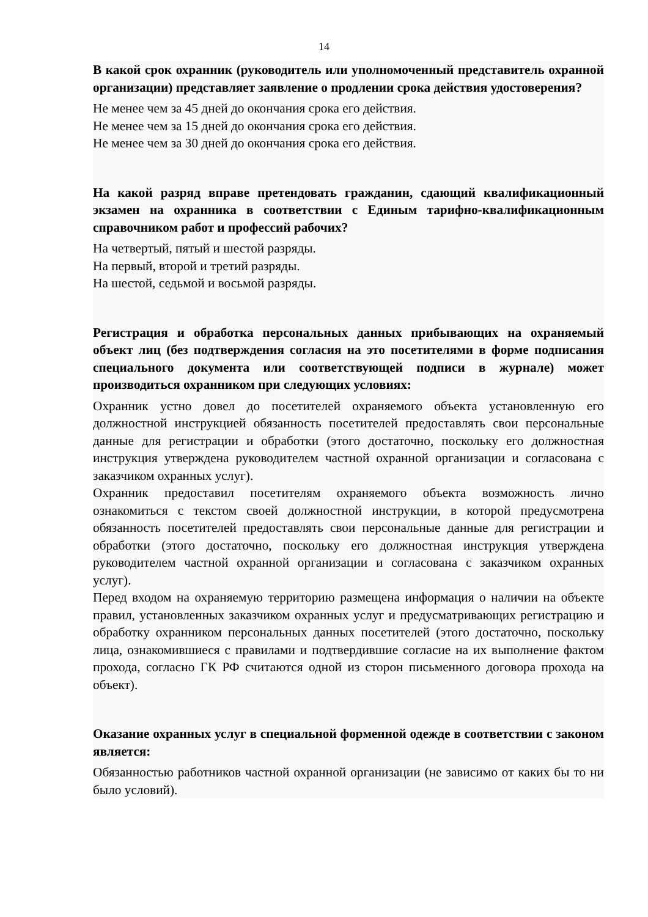14
В какой срок охранник (руководитель или уполномоченный представитель охранной организации) представляет заявление о продлении срока действия удостоверения?
Не менее чем за 45 дней до окончания срока его действия.
Не менее чем за 15 дней до окончания срока его действия.
Не менее чем за 30 дней до окончания срока его действия.
На какой разряд вправе претендовать гражданин, сдающий квалификационный экзамен на охранника в соответствии с Единым тарифно-квалификационным справочником работ и профессий рабочих?
На четвертый, пятый и шестой разряды.
На первый, второй и третий разряды.
На шестой, седьмой и восьмой разряды.
Регистрация и обработка персональных данных прибывающих на охраняемый объект лиц (без подтверждения согласия на это посетителями в форме подписания специального документа или соответствующей подписи в журнале) может производиться охранником при следующих условиях:
Охранник устно довел до посетителей охраняемого объекта установленную его должностной инструкцией обязанность посетителей предоставлять свои персональные данные для регистрации и обработки (этого достаточно, поскольку его должностная инструкция утверждена руководителем частной охранной организации и согласована с заказчиком охранных услуг).
Охранник предоставил посетителям охраняемого объекта возможность лично ознакомиться с текстом своей должностной инструкции, в которой предусмотрена обязанность посетителей предоставлять свои персональные данные для регистрации и обработки (этого достаточно, поскольку его должностная инструкция утверждена руководителем частной охранной организации и согласована с заказчиком охранных услуг).
Перед входом на охраняемую территорию размещена информация о наличии на объекте правил, установленных заказчиком охранных услуг и предусматривающих регистрацию и обработку охранником персональных данных посетителей (этого достаточно, поскольку лица, ознакомившиеся с правилами и подтвердившие согласие на их выполнение фактом прохода, согласно ГК РФ считаются одной из сторон письменного договора прохода на объект).
Оказание охранных услуг в специальной форменной одежде в соответствии с законом является:
Обязанностью работников частной охранной организации (не зависимо от каких бы то ни было условий).